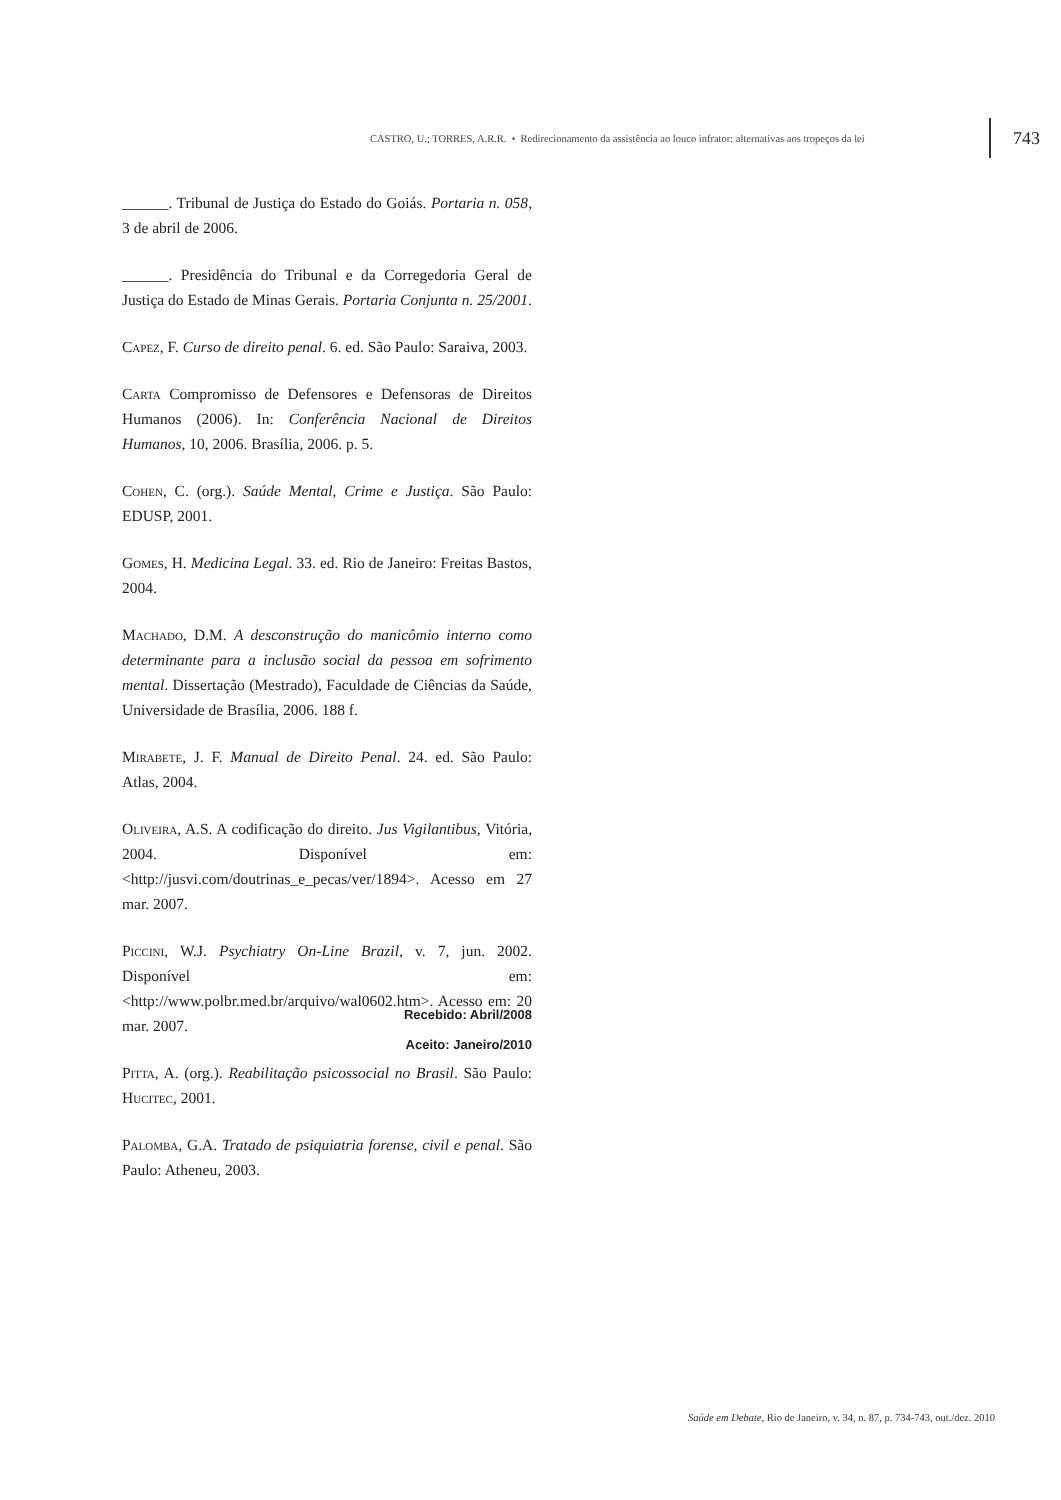CASTRO, U.; TORRES, A.R.R. • Redirecionamento da assistência ao louco infrator: alternativas aos tropeços da lei 743
______. Tribunal de Justiça do Estado do Goiás. Portaria n. 058, 3 de abril de 2006.
______. Presidência do Tribunal e da Corregedoria Geral de Justiça do Estado de Minas Gerais. Portaria Conjunta n. 25/2001.
Capez, F. Curso de direito penal. 6. ed. São Paulo: Saraiva, 2003.
Carta Compromisso de Defensores e Defensoras de Direitos Humanos (2006). In: Conferência Nacional de Direitos Humanos, 10, 2006. Brasília, 2006. p. 5.
Cohen, C. (org.). Saúde Mental, Crime e Justiça. São Paulo: EDUSP, 2001.
Gomes, H. Medicina Legal. 33. ed. Rio de Janeiro: Freitas Bastos, 2004.
Machado, D.M. A desconstrução do manicômio interno como determinante para a inclusão social da pessoa em sofrimento mental. Dissertação (Mestrado), Faculdade de Ciências da Saúde, Universidade de Brasília, 2006. 188 f.
Mirabete, J. F. Manual de Direito Penal. 24. ed. São Paulo: Atlas, 2004.
Oliveira, A.S. A codificação do direito. Jus Vigilantibus, Vitória, 2004. Disponível em: <http://jusvi.com/doutrinas_e_pecas/ver/1894>. Acesso em 27 mar. 2007.
Piccini, W.J. Psychiatry On-Line Brazil, v. 7, jun. 2002. Disponível em: <http://www.polbr.med.br/arquivo/wal0602.htm>. Acesso em: 20 mar. 2007.
Pitta, A. (org.). Reabilitação psicossocial no Brasil. São Paulo: Hucitec, 2001.
Palomba, G.A. Tratado de psiquiatria forense, civil e penal. São Paulo: Atheneu, 2003.
Recebido: Abril/2008
Aceito: Janeiro/2010
Saúde em Debate, Rio de Janeiro, v. 34, n. 87, p. 734-743, out./dez. 2010